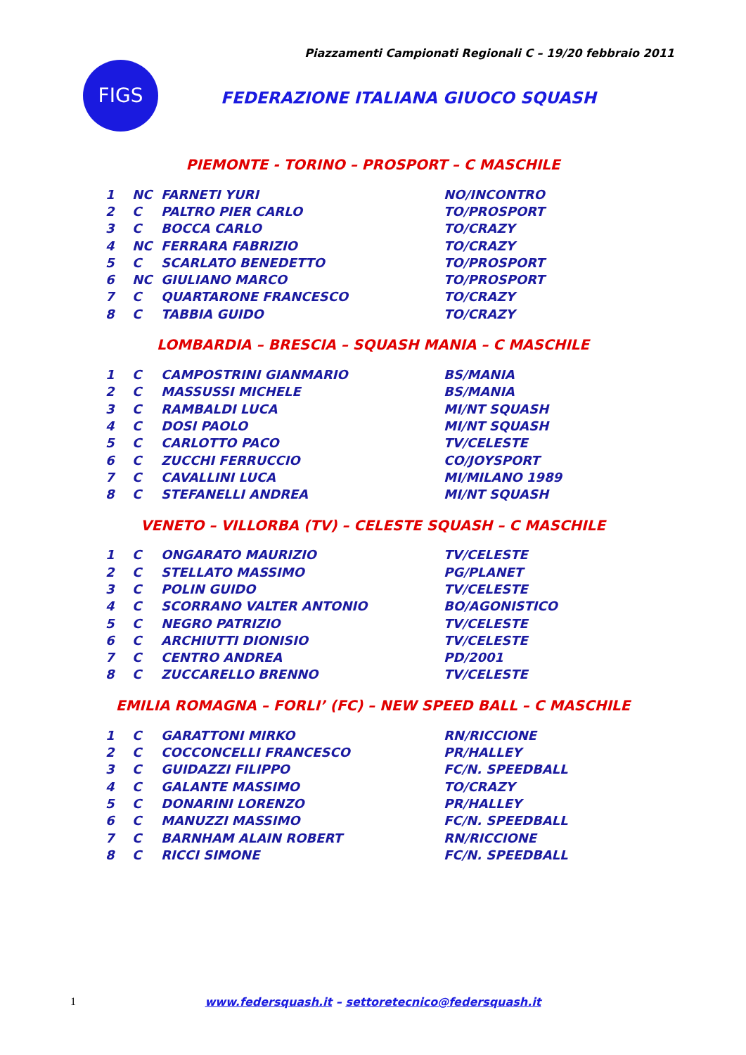Piazzamenti Campionati Regionali C – 19/20 febbraio 2011
FIGS
FEDERAZIONE ITALIANA GIUOCO SQUASH
PIEMONTE - TORINO – PROSPORT – C MASCHILE
| 1 | NC | FARNETI YURI | NO/INCONTRO |
| 2 | C | PALTRO PIER CARLO | TO/PROSPORT |
| 3 | C | BOCCA CARLO | TO/CRAZY |
| 4 | NC | FERRARA FABRIZIO | TO/CRAZY |
| 5 | C | SCARLATO BENEDETTO | TO/PROSPORT |
| 6 | NC | GIULIANO MARCO | TO/PROSPORT |
| 7 | C | QUARTARONE FRANCESCO | TO/CRAZY |
| 8 | C | TABBIA GUIDO | TO/CRAZY |
LOMBARDIA – BRESCIA – SQUASH MANIA – C MASCHILE
| 1 | C | CAMPOSTRINI GIANMARIO | BS/MANIA |
| 2 | C | MASSUSSI MICHELE | BS/MANIA |
| 3 | C | RAMBALDI LUCA | MI/NT SQUASH |
| 4 | C | DOSI PAOLO | MI/NT SQUASH |
| 5 | C | CARLOTTO PACO | TV/CELESTE |
| 6 | C | ZUCCHI FERRUCCIO | CO/JOYSPORT |
| 7 | C | CAVALLINI LUCA | MI/MILANO 1989 |
| 8 | C | STEFANELLI ANDREA | MI/NT SQUASH |
VENETO – VILLORBA (TV) – CELESTE SQUASH – C MASCHILE
| 1 | C | ONGARATO MAURIZIO | TV/CELESTE |
| 2 | C | STELLATO MASSIMO | PG/PLANET |
| 3 | C | POLIN GUIDO | TV/CELESTE |
| 4 | C | SCORRANO VALTER ANTONIO | BO/AGONISTICO |
| 5 | C | NEGRO PATRIZIO | TV/CELESTE |
| 6 | C | ARCHIUTTI DIONISIO | TV/CELESTE |
| 7 | C | CENTRO ANDREA | PD/2001 |
| 8 | C | ZUCCARELLO BRENNO | TV/CELESTE |
EMILIA ROMAGNA – FORLI’ (FC) – NEW SPEED BALL – C MASCHILE
| 1 | C | GARATTONI MIRKO | RN/RICCIONE |
| 2 | C | COCCONCELLI FRANCESCO | PR/HALLEY |
| 3 | C | GUIDAZZI FILIPPO | FC/N. SPEEDBALL |
| 4 | C | GALANTE MASSIMO | TO/CRAZY |
| 5 | C | DONARINI LORENZO | PR/HALLEY |
| 6 | C | MANUZZI MASSIMO | FC/N. SPEEDBALL |
| 7 | C | BARNHAM ALAIN ROBERT | RN/RICCIONE |
| 8 | C | RICCI SIMONE | FC/N. SPEEDBALL |
1
www.federsquash.it – settoretecnico@federsquash.it